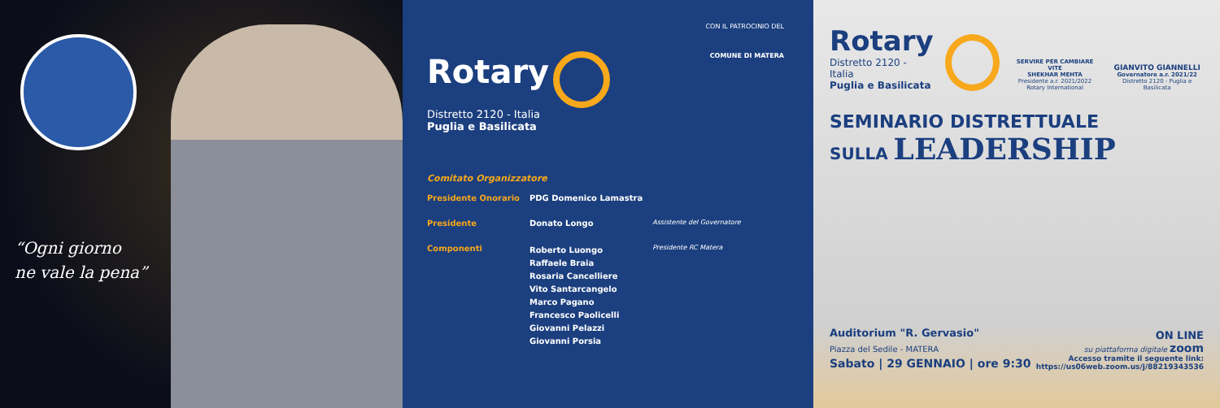“Ogni giorno
ne vale la pena”
CON IL PATROCINIO DEL
COMUNE DI MATERA
Rotary
Distretto 2120 - Italia
Puglia e Basilicata
Comitato Organizzatore
| Presidente Onorario | PDG Domenico Lamastra | |
| Presidente | Donato Longo | Assistente del Governatore |
| Componenti | Roberto Luongo Raffaele Braia Rosaria Cancelliere Vito Santarcangelo Marco Pagano Francesco Paolicelli Giovanni Pelazzi Giovanni Porsia | Presidente RC Matera |
Rotary
Distretto 2120 - Italia
Puglia e Basilicata
SERVIRE PER CAMBIARE VITE
SHEKHAR MEHTA
Presidente a.r. 2021/2022
Rotary International
GIANVITO GIANNELLI
Governatore a.r. 2021/22
Distretto 2120 - Puglia e Basilicata
SEMINARIO DISTRETTUALE
SULLA LEADERSHIP
Auditorium "R. Gervasio"
Piazza del Sedile - MATERA
Sabato | 29 GENNAIO | ore 9:30
ON LINE
su piattaforma digitale zoom
Accesso tramite il seguente link:
https://us06web.zoom.us/j/88219343536